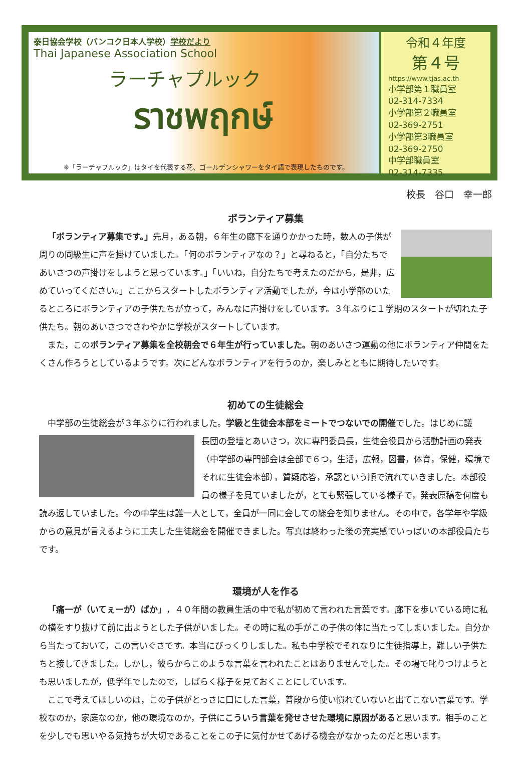泰日協会学校（バンコク日本人学校）学校だより
Thai Japanese Association School
ラーチャプルック
ราชพฤกษ์
※「ラーチャプルック」はタイを代表する花、ゴールデンシャワーをタイ語で表現したものです。
令和４年度
第４号
https://www.tjas.ac.th
小学部第１職員室
02-314-7334
小学部第２職員室
02-369-2751
小学部第3職員室
02-369-2750
中学部職員室
02-314-7335
校長　谷口　幸一郎
ボランティア募集
「ボランティア募集です。」先月，ある朝，６年生の廊下を通りかかった時，数人の子供が周りの同級生に声を掛けていました。「何のボランティアなの？」と尋ねると，「自分たちであいさつの声掛けをしようと思っています。」「いいね，自分たちで考えたのだから，是非，広めていってください。」ここからスタートしたボランティア活動でしたが，今は小学部のいたるところにボランティアの子供たちが立って，みんなに声掛けをしています。３年ぶりに１学期のスタートが切れた子供たち。朝のあいさつでさわやかに学校がスタートしています。
また，このボランティア募集を全校朝会で６年生が行っていました。朝のあいさつ運動の他にボランティア仲間をたくさん作ろうとしているようです。次にどんなボランティアを行うのか，楽しみとともに期待したいです。
初めての生徒総会
中学部の生徒総会が３年ぶりに行われました。学級と生徒会本部をミートでつないでの開催でした。はじめに議
長団の登壇とあいさつ，次に専門委員長，生徒会役員から活動計画の発表（中学部の専門部会は全部で６つ，生活，広報，図書，体育，保健，環境でそれに生徒会本部），質疑応答，承認という順で流れていきました。本部役員の様子を見ていましたが，とても緊張している様子で，発表原稿を何度も読み返していました。今の中学生は誰一人として，全員が一同に会しての総会を知りません。その中で，各学年や学級からの意見が言えるように工夫した生徒総会を開催できました。写真は終わった後の充実感でいっぱいの本部役員たちです。
環境が人を作る
「痛一が（いてぇーが）ばか」，４０年間の教員生活の中で私が初めて言われた言葉です。廊下を歩いている時に私の横をすり抜けて前に出ようとした子供がいました。その時に私の手がこの子供の体に当たってしまいました。自分から当たっておいて，この言いぐさです。本当にびっくりしました。私も中学校でそれなりに生徒指導上，難しい子供たちと接してきました。しかし，彼らからこのような言葉を言われたことはありませんでした。その場で叱りつけようとも思いましたが，低学年でしたので，しばらく様子を見ておくことにしています。
ここで考えてほしいのは，この子供がとっさに口にした言葉，普段から使い慣れていないと出てこない言葉です。学校なのか，家庭なのか，他の環境なのか，子供にこういう言葉を発せさせた環境に原因があると思います。相手のことを少しでも思いやる気持ちが大切であることをこの子に気付かせてあげる機会がなかったのだと思います。